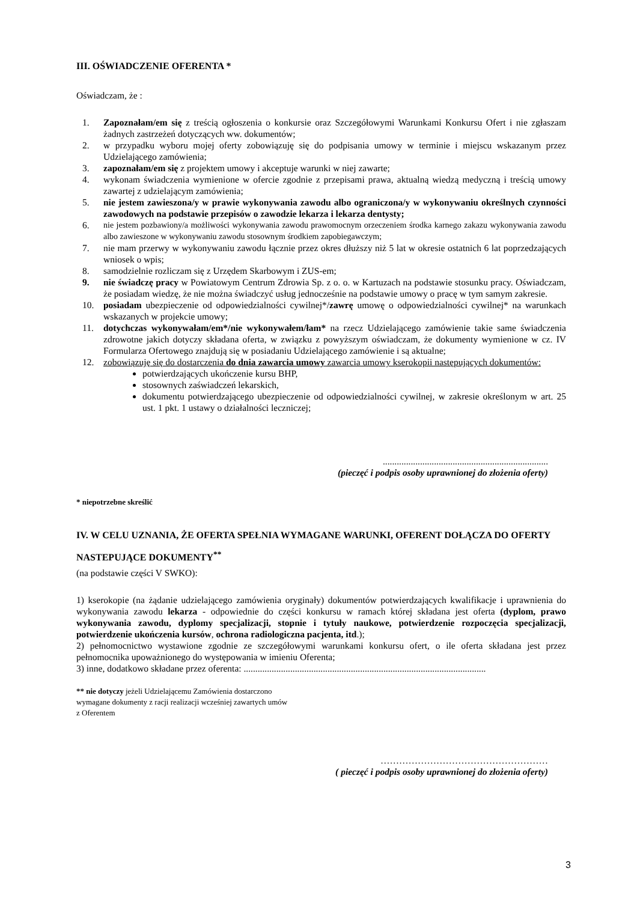III. OŚWIADCZENIE OFERENTA *
Oświadczam, że :
1. Zapoznałam/em się z treścią ogłoszenia o konkursie oraz Szczegółowymi Warunkami Konkursu Ofert i nie zgłaszam żadnych zastrzeżeń dotyczących ww. dokumentów;
2. w przypadku wyboru mojej oferty zobowiązuję się do podpisania umowy w terminie i miejscu wskazanym przez Udzielającego zamówienia;
3. zapoznałam/em się z projektem umowy i akceptuje warunki w niej zawarte;
4. wykonam świadczenia wymienione w ofercie zgodnie z przepisami prawa, aktualną wiedzą medyczną i treścią umowy zawartej z udzielającym zamówienia;
5. nie jestem zawieszona/y w prawie wykonywania zawodu albo ograniczona/y w wykonywaniu określnych czynności zawodowych na podstawie przepisów o zawodzie lekarza i lekarza dentysty;
6. nie jestem pozbawiony/a możliwości wykonywania zawodu prawomocnym orzeczeniem środka karnego zakazu wykonywania zawodu albo zawieszone w wykonywaniu zawodu stosownym środkiem zapobiegawczym;
7. nie mam przerwy w wykonywaniu zawodu łącznie przez okres dłuższy niż 5 lat w okresie ostatnich 6 lat poprzedzających wniosek o wpis;
8. samodzielnie rozliczam się z Urzędem Skarbowym i ZUS-em;
9. nie świadczę pracy w Powiatowym Centrum Zdrowia Sp. z o. o. w Kartuzach na podstawie stosunku pracy. Oświadczam, że posiadam wiedzę, że nie można świadczyć usług jednocześnie na podstawie umowy o pracę w tym samym zakresie.
10. posiadam ubezpieczenie od odpowiedzialności cywilnej*/zawrę umowę o odpowiedzialności cywilnej* na warunkach wskazanych w projekcie umowy;
11. dotychczas wykonywałam/em*/nie wykonywałem/łam* na rzecz Udzielającego zamówienie takie same świadczenia zdrowotne jakich dotyczy składana oferta, w związku z powyższym oświadczam, że dokumenty wymienione w cz. IV Formularza Ofertowego znajdują się w posiadaniu Udzielającego zamówienie i są aktualne;
12. zobowiązuję się do dostarczenia do dnia zawarcia umowy zawarcia umowy kserokopii następujących dokumentów:
potwierdzających ukończenie kursu BHP,
stosownych zaświadczeń lekarskich,
dokumentu potwierdzającego ubezpieczenie od odpowiedzialności cywilnej, w zakresie określonym w art. 25 ust. 1 pkt. 1 ustawy o działalności leczniczej;
.......................................................................
(pieczęć i podpis osoby uprawnionej do złożenia oferty)
* niepotrzebne skreślić
IV. W CELU UZNANIA, ŻE OFERTA SPEŁNIA WYMAGANE WARUNKI, OFERENT DOŁĄCZA DO OFERTY NASTEPUJĄCE DOKUMENTY<sup>**</sup>
(na podstawie części V SWKO):
1) kserokopie (na żądanie udzielającego zamówienia oryginały) dokumentów potwierdzających kwalifikacje i uprawnienia do wykonywania zawodu lekarza - odpowiednie do części konkursu w ramach której składana jest oferta (dyplom, prawo wykonywania zawodu, dyplomy specjalizacji, stopnie i tytuły naukowe, potwierdzenie rozpoczęcia specjalizacji, potwierdzenie ukończenia kursów, ochrona radiologiczna pacjenta, itd.);
2) pełnomocnictwo wystawione zgodnie ze szczegółowymi warunkami konkursu ofert, o ile oferta składana jest przez pełnomocnika upoważnionego do występowania w imieniu Oferenta;
3) inne, dodatkowo składane przez oferenta: ........................................................................................................
** nie dotyczy jeżeli Udzielającemu Zamówienia dostarczono
wymagane dokumenty z racji realizacji wcześniej zawartych umów
z Oferentem
………………………………………………
( pieczęć i podpis osoby uprawnionej do złożenia oferty)
3